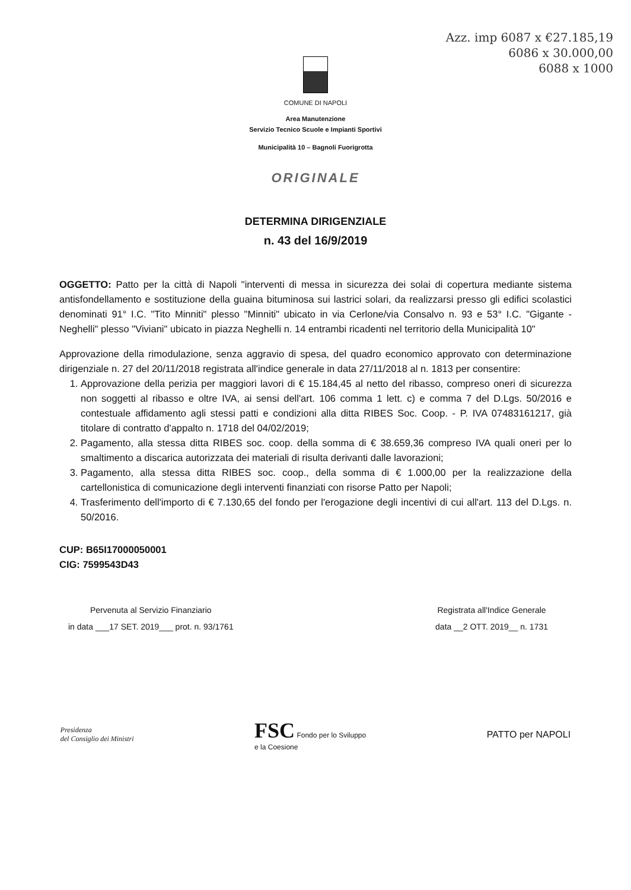Azz. imp 6087 x €27.185,19
6086 x 30.000,00
6088 x 1000
COMUNE DI NAPOLI
Area Manutenzione
Servizio Tecnico Scuole e Impianti Sportivi
Municipalità 10 – Bagnoli Fuorigrotta
ORIGINALE
DETERMINA DIRIGENZIALE
n. 43 del 16/9/2019
OGGETTO: Patto per la città di Napoli "interventi di messa in sicurezza dei solai di copertura mediante sistema antisfondellamento e sostituzione della guaina bituminosa sui lastrici solari, da realizzarsi presso gli edifici scolastici denominati 91° I.C. "Tito Minniti" plesso "Minniti" ubicato in via Cerlone/via Consalvo n. 93 e 53° I.C. "Gigante - Neghelli" plesso "Viviani" ubicato in piazza Neghelli n. 14 entrambi ricadenti nel territorio della Municipalità 10"
Approvazione della rimodulazione, senza aggravio di spesa, del quadro economico approvato con determinazione dirigenziale n. 27 del 20/11/2018 registrata all'indice generale in data 27/11/2018 al n. 1813 per consentire:
1. Approvazione della perizia per maggiori lavori di € 15.184,45 al netto del ribasso, compreso oneri di sicurezza non soggetti al ribasso e oltre IVA, ai sensi dell'art. 106 comma 1 lett. c) e comma 7 del D.Lgs. 50/2016 e contestuale affidamento agli stessi patti e condizioni alla ditta RIBES Soc. Coop. - P. IVA 07483161217, già titolare di contratto d'appalto n. 1718 del 04/02/2019;
2. Pagamento, alla stessa ditta RIBES soc. coop. della somma di € 38.659,36 compreso IVA quali oneri per lo smaltimento a discarica autorizzata dei materiali di risulta derivanti dalle lavorazioni;
3. Pagamento, alla stessa ditta RIBES soc. coop., della somma di € 1.000,00 per la realizzazione della cartellonistica di comunicazione degli interventi finanziati con risorse Patto per Napoli;
4. Trasferimento dell'importo di € 7.130,65 del fondo per l'erogazione degli incentivi di cui all'art. 113 del D.Lgs. n. 50/2016.
CUP: B65I17000050001
CIG: 7599543D43
Pervenuta al Servizio Finanziario
in data ___17 SET. 2019___ prot. n. 93/1761
Registrata all'Indice Generale
data __2 OTT. 2019__ n. 1731
Presidenza
del Consiglio dei Ministri
FSC Fondo per lo Sviluppo
e la Coesione
PATTO per NAPOLI